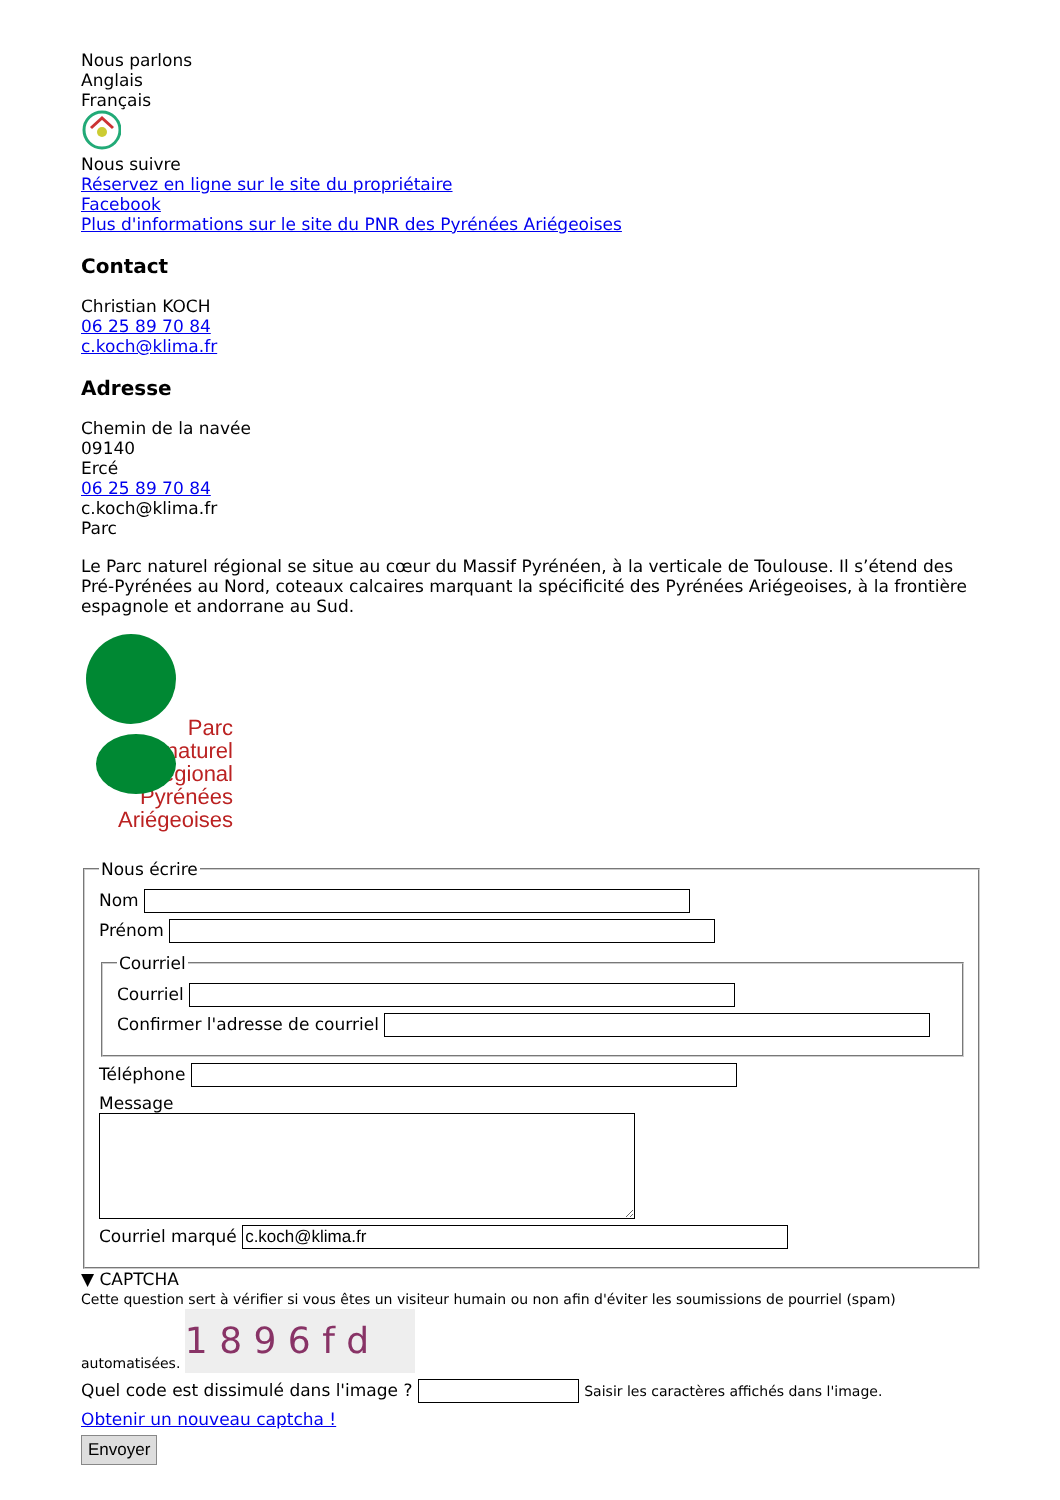Nous parlons
Anglais
Français
Nous suivre
Réservez en ligne sur le site du propriétaire
Facebook
Plus d'informations sur le site du PNR des Pyrénées Ariégeoises
Contact
Christian KOCH
06 25 89 70 84
c.koch@klima.fr
Adresse
Chemin de la navée
09140
Ercé
06 25 89 70 84
c.koch@klima.fr
Parc
Le Parc naturel régional se situe au cœur du Massif Pyrénéen, à la verticale de Toulouse. Il s’étend des Pré-Pyrénées au Nord, coteaux calcaires marquant la spécificité des Pyrénées Ariégeoises, à la frontière espagnole et andorrane au Sud.
Parc
naturel
régional
Pyrénées
Ariégeoises
Nous écrire
Nom
Prénom
Courriel
Courriel
Confirmer l'adresse de courriel
Téléphone
Message
Courriel marqué
▼ CAPTCHA
Cette question sert à vérifier si vous êtes un visiteur humain ou non afin d'éviter les soumissions de pourriel (spam) automatisées. 1 8 9 6 f d
Quel code est dissimulé dans l'image ? Saisir les caractères affichés dans l'image.
Obtenir un nouveau captcha !
Envoyer